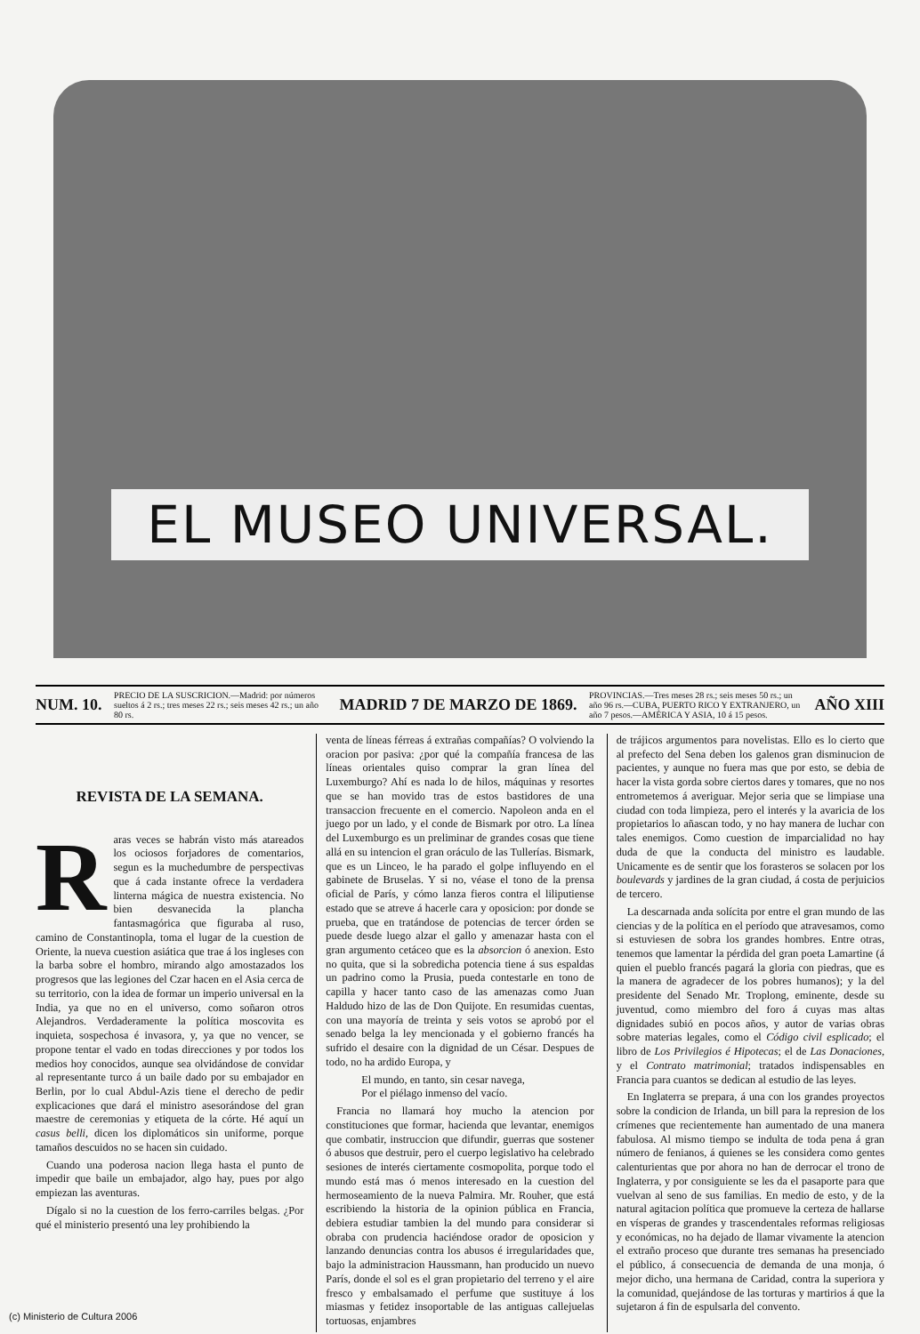EL MUSEO UNIVERSAL.
NUM. 10. PRECIO DE LA SUSCRICION.—Madrid: por números sueltos á 2 rs.; tres meses 22 rs.; seis meses 42 rs.; un año 80 rs. MADRID 7 DE MARZO DE 1869. PROVINCIAS.—Tres meses 28 rs.; seis meses 50 rs.; un año 96 rs.—CUBA, PUERTO RICO Y EXTRANJERO, un año 7 pesos.—AMÉRICA Y ASIA, 10 á 15 pesos. AÑO XIII
REVISTA DE LA SEMANA.
Raras veces se habrán visto más atareados los ociosos forjadores de comentarios, segun es la muchedumbre de perspectivas que á cada instante ofrece la verdadera linterna mágica de nuestra existencia. No bien desvanecida la plancha fantasmagórica que figuraba al ruso, camino de Constantinopla, toma el lugar de la cuestion de Oriente, la nueva cuestion asiática que trae á los ingleses con la barba sobre el hombro, mirando algo amostazados los progresos que las legiones del Czar hacen en el Asia cerca de su territorio, con la idea de formar un imperio universal en la India, ya que no en el universo, como soñaron otros Alejandros. Verdaderamente la política moscovita es inquieta, sospechosa é invasora, y, ya que no vencer, se propone tentar el vado en todas direcciones y por todos los medios hoy conocidos, aunque sea olvidándose de convidar al representante turco á un baile dado por su embajador en Berlin, por lo cual Abdul-Azis tiene el derecho de pedir explicaciones que dará el ministro asesorándose del gran maestre de ceremonias y etiqueta de la córte. Hé aquí un casus belli, dicen los diplomáticos sin uniforme, porque tamaños descuidos no se hacen sin cuidado.
Cuando una poderosa nacion llega hasta el punto de impedir que baile un embajador, algo hay, pues por algo empiezan las aventuras.
Dígalo si no la cuestion de los ferro-carriles belgas. ¿Por qué el ministerio presentó una ley prohibiendo la
venta de líneas férreas á extrañas compañías? O volviendo la oracion por pasiva: ¿por qué la compañía francesa de las líneas orientales quiso comprar la gran línea del Luxemburgo? Ahí es nada lo de hilos, máquinas y resortes que se han movido tras de estos bastidores de una transaccion frecuente en el comercio. Napoleon anda en el juego por un lado, y el conde de Bismark por otro. La línea del Luxemburgo es un preliminar de grandes cosas que tiene allá en su intencion el gran oráculo de las Tullerías. Bismark, que es un Linceo, le ha parado el golpe influyendo en el gabinete de Bruselas. Y si no, véase el tono de la prensa oficial de París, y cómo lanza fieros contra el liliputiense estado que se atreve á hacerle cara y oposicion: por donde se prueba, que en tratándose de potencias de tercer órden se puede desde luego alzar el gallo y amenazar hasta con el gran argumento cetáceo que es la absorcion ó anexion. Esto no quita, que si la sobredicha potencia tiene á sus espaldas un padrino como la Prusia, pueda contestarle en tono de capilla y hacer tanto caso de las amenazas como Juan Haldudo hizo de las de Don Quijote. En resumidas cuentas, con una mayoría de treinta y seis votos se aprobó por el senado belga la ley mencionada y el gobierno francés ha sufrido el desaire con la dignidad de un César. Despues de todo, no ha ardido Europa, y
El mundo, en tanto, sin cesar navega,
Por el piélago inmenso del vacío.
Francia no llamará hoy mucho la atencion por constituciones que formar, hacienda que levantar, enemigos que combatir, instruccion que difundir, guerras que sostener ó abusos que destruir, pero el cuerpo legislativo ha celebrado sesiones de interés ciertamente cosmopolita, porque todo el mundo está mas ó menos interesado en la cuestion del hermoseamiento de la nueva Palmira. Mr. Rouher, que está escribiendo la historia de la opinion pública en Francia, debiera estudiar tambien la del mundo para considerar si obraba con prudencia haciéndose orador de oposicion y lanzando denuncias contra los abusos é irregularidades que, bajo la administracion Haussmann, han producido un nuevo París, donde el sol es el gran propietario del terreno y el aire fresco y embalsamado el perfume que sustituye á los miasmas y fetidez insoportable de las antiguas callejuelas tortuosas, enjambres
de trájicos argumentos para novelistas. Ello es lo cierto que al prefecto del Sena deben los galenos gran disminucion de pacientes, y aunque no fuera mas que por esto, se debia de hacer la vista gorda sobre ciertos dares y tomares, que no nos entrometemos á averiguar. Mejor seria que se limpiase una ciudad con toda limpieza, pero el interés y la avaricia de los propietarios lo añascan todo, y no hay manera de luchar con tales enemigos. Como cuestion de imparcialidad no hay duda de que la conducta del ministro es laudable. Unicamente es de sentir que los forasteros se solacen por los boulevards y jardines de la gran ciudad, á costa de perjuicios de tercero.
La descarnada anda solícita por entre el gran mundo de las ciencias y de la política en el período que atravesamos, como si estuviesen de sobra los grandes hombres. Entre otras, tenemos que lamentar la pérdida del gran poeta Lamartine (á quien el pueblo francés pagará la gloria con piedras, que es la manera de agradecer de los pobres humanos); y la del presidente del Senado Mr. Troplong, eminente, desde su juventud, como miembro del foro á cuyas mas altas dignidades subió en pocos años, y autor de varias obras sobre materias legales, como el Código civil esplicado; el libro de Los Privilegios é Hipotecas; el de Las Donaciones, y el Contrato matrimonial; tratados indispensables en Francia para cuantos se dedican al estudio de las leyes.
En Inglaterra se prepara, á una con los grandes proyectos sobre la condicion de Irlanda, un bill para la represion de los crímenes que recientemente han aumentado de una manera fabulosa. Al mismo tiempo se indulta de toda pena á gran número de fenianos, á quienes se les considera como gentes calenturientas que por ahora no han de derrocar el trono de Inglaterra, y por consiguiente se les da el pasaporte para que vuelvan al seno de sus familias. En medio de esto, y de la natural agitacion política que promueve la certeza de hallarse en vísperas de grandes y trascendentales reformas religiosas y económicas, no ha dejado de llamar vivamente la atencion el extraño proceso que durante tres semanas ha presenciado el público, á consecuencia de demanda de una monja, ó mejor dicho, una hermana de Caridad, contra la superiora y la comunidad, quejándose de las torturas y martirios á que la sujetaron á fin de espulsarla del convento.
(c) Ministerio de Cultura 2006